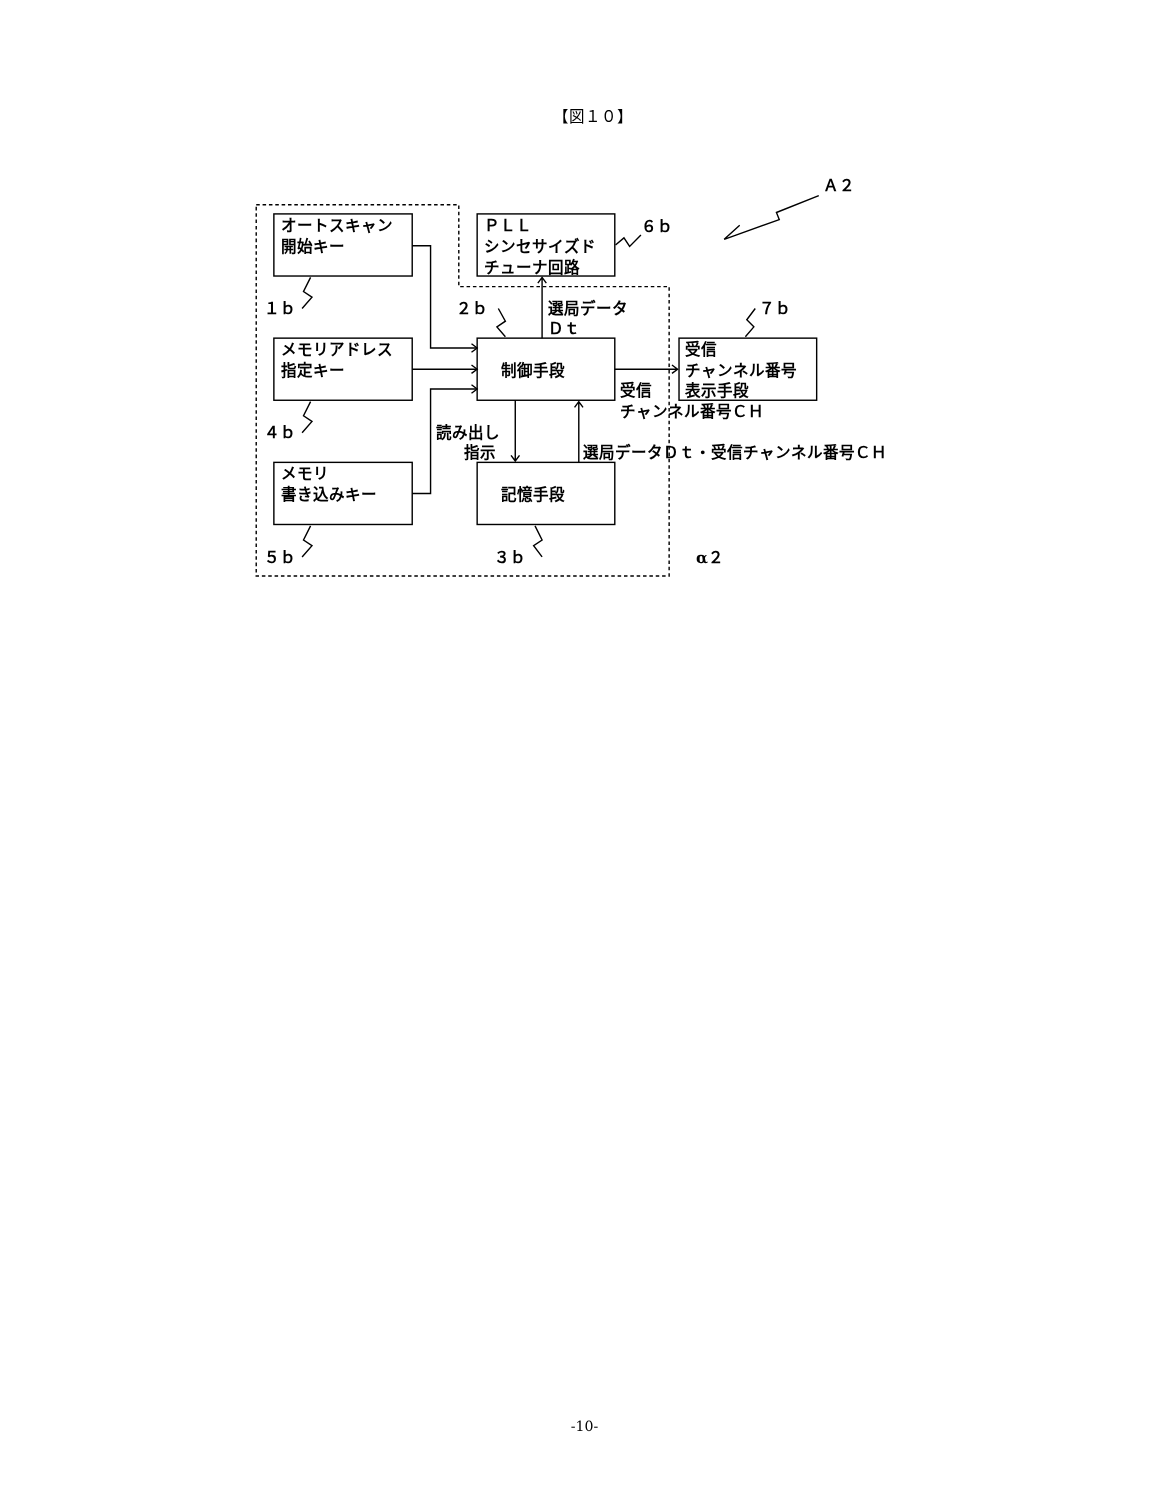【図１０】
オートスキャン
開始キー
ＰＬＬ
シンセサイズド
チューナ回路
メモリアドレス
指定キー
制御手段
受信
チャンネル番号
表示手段
メモリ
書き込みキー
記憶手段
Ａ２
６ｂ
１ｂ
２ｂ
選局データ
Ｄｔ
７ｂ
受信
チャンネル番号ＣＨ
４ｂ
読み出し
指示
選局データＤｔ・受信チャンネル番号ＣＨ
５ｂ
３ｂ
α２
-10-